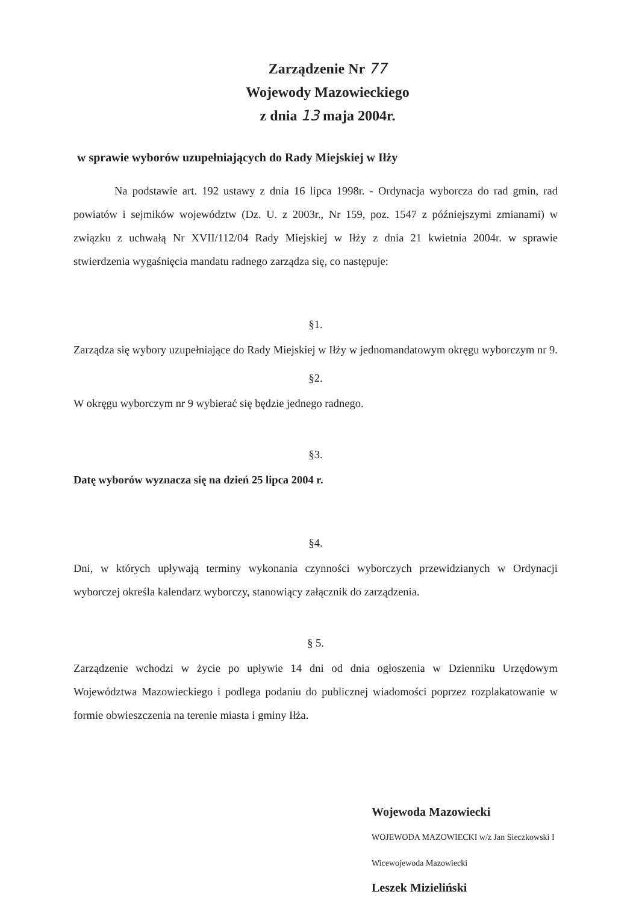Zarządzenie Nr 77
Wojewody Mazowieckiego
z dnia 13 maja 2004r.
w sprawie wyborów uzupełniających do Rady Miejskiej w Iłży
Na podstawie art. 192 ustawy z dnia 16 lipca 1998r. - Ordynacja wyborcza do rad gmin, rad powiatów i sejmików województw (Dz. U. z 2003r., Nr 159, poz. 1547 z późniejszymi zmianami) w związku z uchwałą Nr XVII/112/04 Rady Miejskiej w Iłży z dnia 21 kwietnia 2004r. w sprawie stwierdzenia wygaśnięcia mandatu radnego zarządza się, co następuje:
§1.
Zarządza się wybory uzupełniające do Rady Miejskiej w Iłży w jednomandatowym okręgu wyborczym nr 9.
§2.
W okręgu wyborczym nr 9 wybierać się będzie jednego radnego.
§3.
Datę wyborów wyznacza się na dzień 25 lipca 2004 r.
§4.
Dni, w których upływają terminy wykonania czynności wyborczych przewidzianych w Ordynacji wyborczej określa kalendarz wyborczy, stanowiący załącznik do zarządzenia.
§ 5.
Zarządzenie wchodzi w życie po upływie 14 dni od dnia ogłoszenia w Dzienniku Urzędowym Województwa Mazowieckiego i podlega podaniu do publicznej wiadomości poprzez rozplakatowanie w formie obwieszczenia na terenie miasta i gminy Iłża.
Wojewoda Mazowiecki
WOJEWODA MAZOWIECKI w/z Jan Sieczkowski I Wicewojewoda Mazowiecki
Leszek Mizieliński